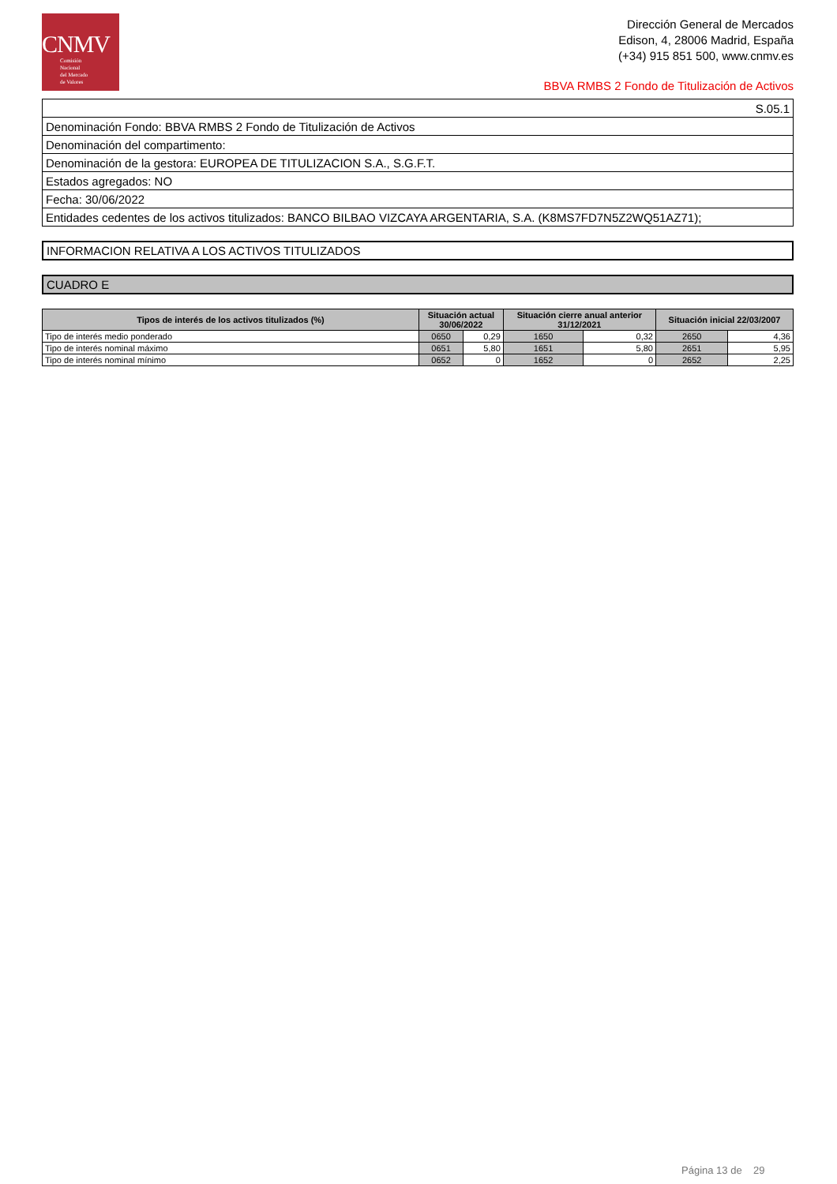CNMV
Comisión
Nacional
del Mercado
de Valores
Dirección General de Mercados
Edison, 4, 28006 Madrid, España
(+34) 915 851 500, www.cnmv.es
BBVA RMBS 2 Fondo de Titulización de Activos
| S.05.1 |
| Denominación Fondo: BBVA RMBS 2 Fondo de Titulización de Activos |
| Denominación del compartimento: |
| Denominación de la gestora: EUROPEA DE TITULIZACION S.A., S.G.F.T. |
| Estados agregados: NO |
| Fecha: 30/06/2022 |
| Entidades cedentes de los activos titulizados: BANCO BILBAO VIZCAYA ARGENTARIA, S.A. (K8MS7FD7N5Z2WQ51AZ71); |
INFORMACION RELATIVA A LOS ACTIVOS TITULIZADOS
CUADRO E
| Tipos de interés de los activos titulizados (%) | Situación actual 30/06/2022 | | Situación cierre anual anterior 31/12/2021 | | Situación inicial 22/03/2007 | |
| --- | --- | --- | --- | --- | --- | --- |
| Tipo de interés medio ponderado | 0650 | 0,29 | 1650 | 0,32 | 2650 | 4,36 |
| Tipo de interés nominal máximo | 0651 | 5,80 | 1651 | 5,80 | 2651 | 5,95 |
| Tipo de interés nominal mínimo | 0652 | 0 | 1652 | 0 | 2652 | 2,25 |
Página 13 de 29